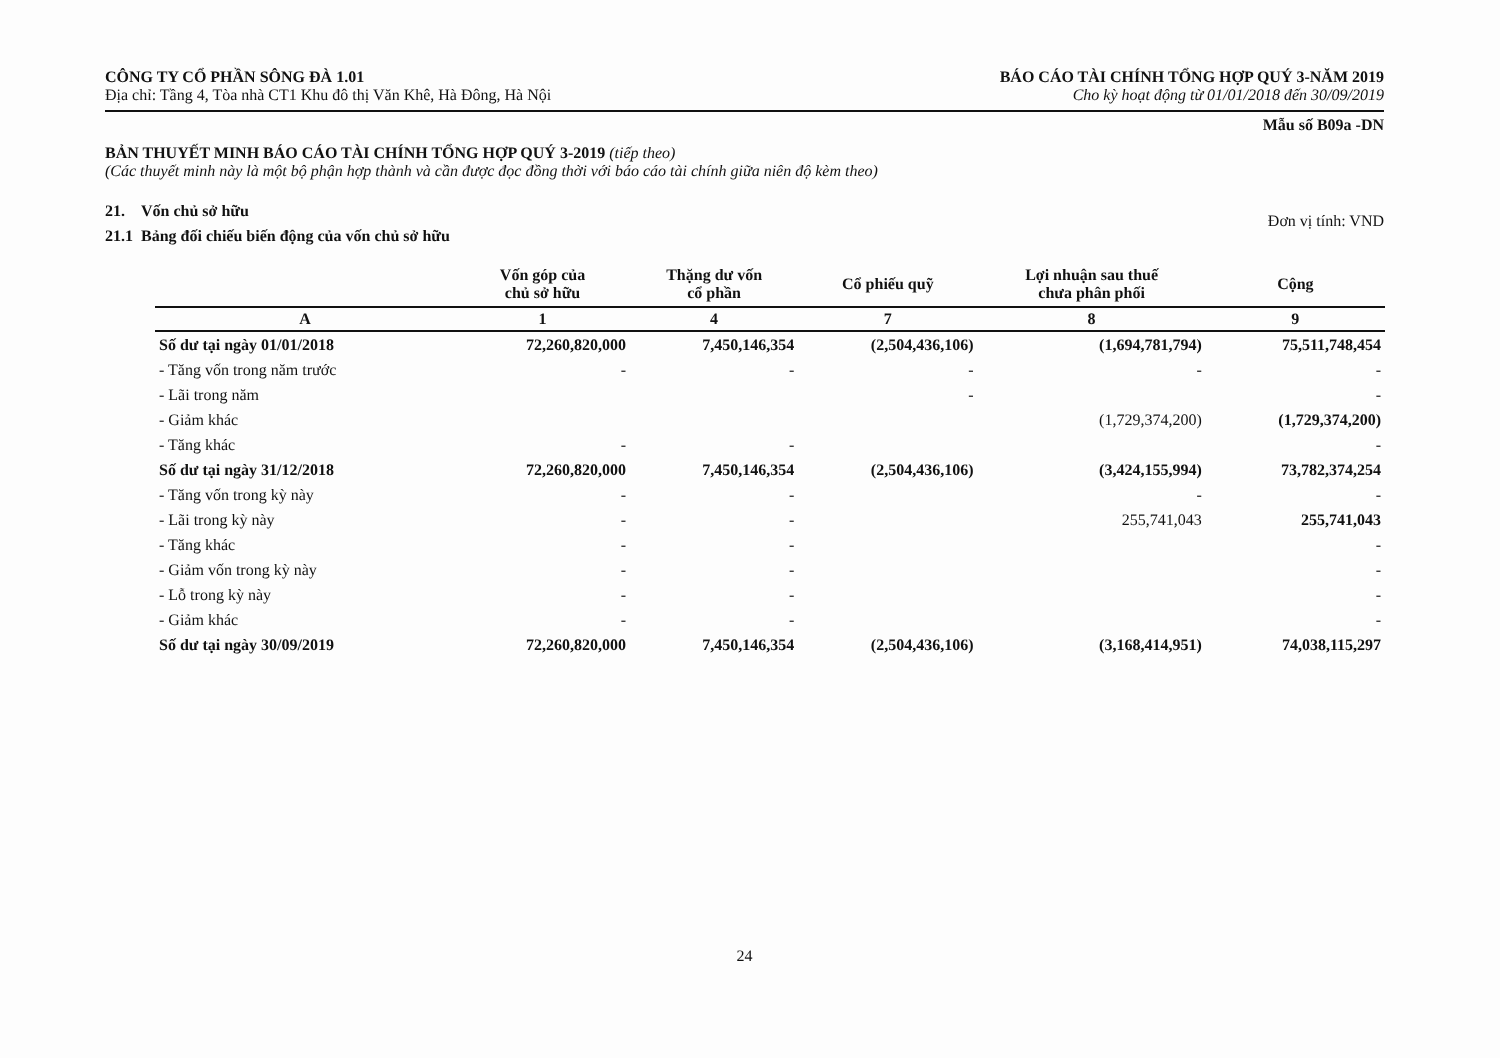CÔNG TY CỔ PHẦN SÔNG ĐÀ 1.01
Địa chỉ: Tầng 4, Tòa nhà CT1 Khu đô thị Văn Khê, Hà Đông, Hà Nội
BÁO CÁO TÀI CHÍNH TỔNG HỢP QUÝ 3-NĂM 2019
Cho kỳ hoạt động từ 01/01/2018 đến 30/09/2019
Mẫu số B09a -DN
BẢN THUYẾT MINH BÁO CÁO TÀI CHÍNH TỔNG HỢP QUÝ 3-2019 (tiếp theo)
(Các thuyết minh này là một bộ phận hợp thành và cần được đọc đồng thời với báo cáo tài chính giữa niên độ kèm theo)
21. Vốn chủ sở hữu
21.1 Bảng đối chiếu biến động của vốn chủ sở hữu
Đơn vị tính: VND
| | Vốn góp của chủ sở hữu | Thặng dư vốn cổ phần | Cổ phiếu quỹ | Lợi nhuận sau thuế chưa phân phối | Cộng |
| --- | --- | --- | --- | --- | --- |
| A | 1 | 4 | 7 | 8 | 9 |
| Số dư tại ngày 01/01/2018 | 72,260,820,000 | 7,450,146,354 | (2,504,436,106) | (1,694,781,794) | 75,511,748,454 |
| - Tăng vốn trong năm trước | - | - | - | - | - |
| - Lãi trong năm | | | - | | - |
| - Giảm khác | | | | (1,729,374,200) | (1,729,374,200) |
| - Tăng khác | - | - | | | - |
| Số dư tại ngày 31/12/2018 | 72,260,820,000 | 7,450,146,354 | (2,504,436,106) | (3,424,155,994) | 73,782,374,254 |
| - Tăng vốn trong kỳ này | - | - | | - | - |
| - Lãi trong kỳ này | - | - | | 255,741,043 | 255,741,043 |
| - Tăng khác | - | - | | | - |
| - Giảm vốn trong kỳ này | - | - | | | - |
| - Lỗ trong kỳ này | - | - | | | - |
| - Giảm khác | - | - | | | - |
| Số dư tại ngày 30/09/2019 | 72,260,820,000 | 7,450,146,354 | (2,504,436,106) | (3,168,414,951) | 74,038,115,297 |
24